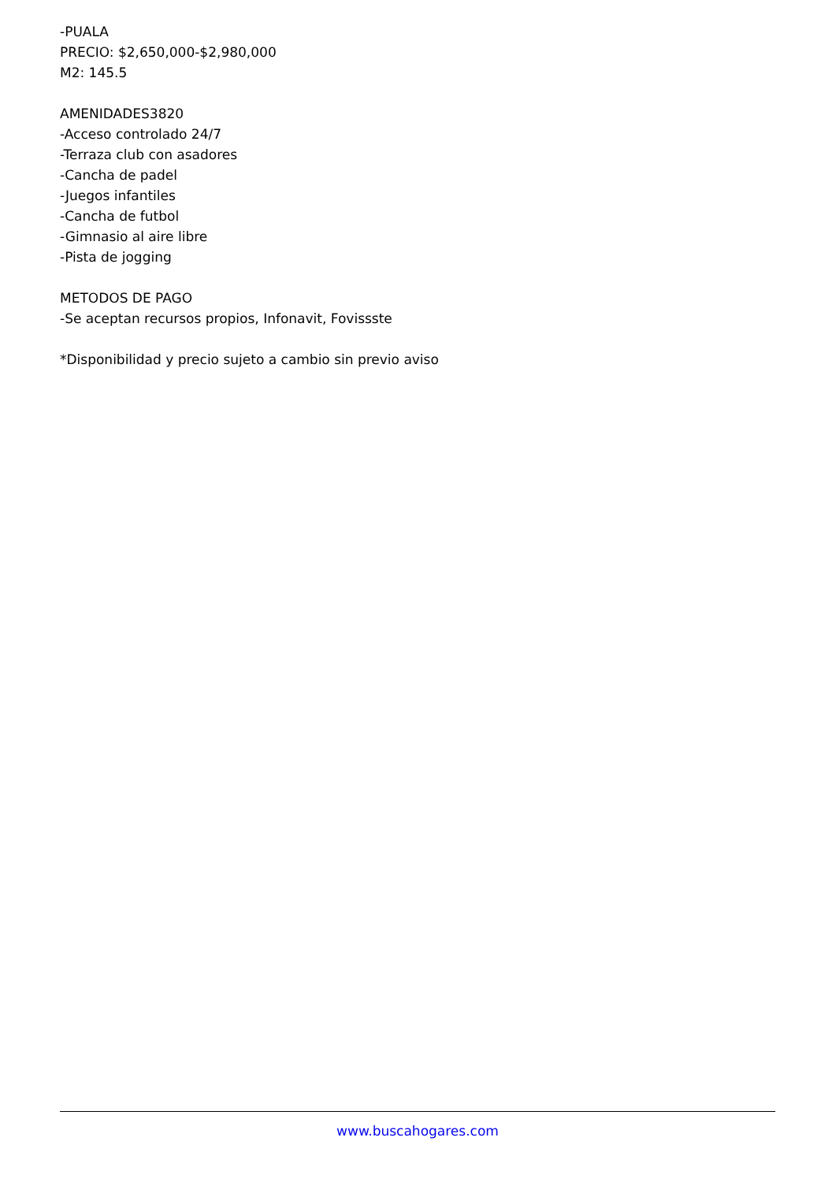-PUALA
PRECIO: $2,650,000-$2,980,000
M2: 145.5
AMENIDADES3820
-Acceso controlado 24/7
-Terraza club con asadores
-Cancha de padel
-Juegos infantiles
-Cancha de futbol
-Gimnasio al aire libre
-Pista de jogging
METODOS DE PAGO
-Se aceptan recursos propios, Infonavit, Fovissste
*Disponibilidad y precio sujeto a cambio sin previo aviso
www.buscahogares.com